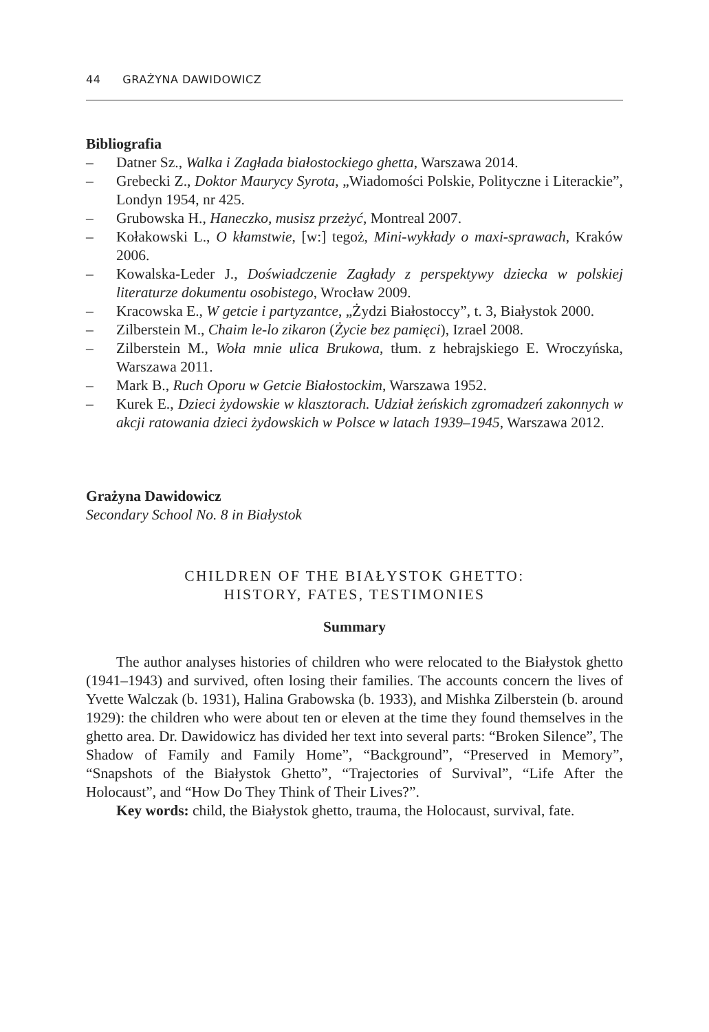44 GRAŻYNA DAWIDOWICZ
Bibliografia
– Datner Sz., Walka i Zagłada białostockiego ghetta, Warszawa 2014.
– Grebecki Z., Doktor Maurycy Syrota, „Wiadomości Polskie, Polityczne i Literackie”, Londyn 1954, nr 425.
– Grubowska H., Haneczko, musisz przeżyć, Montreal 2007.
– Kołakowski L., O kłamstwie, [w:] tegoż, Mini-wykłady o maxi-sprawach, Kraków 2006.
– Kowalska-Leder J., Doświadczenie Zagłady z perspektywy dziecka w polskiej literaturze dokumentu osobistego, Wrocław 2009.
– Kracowska E., W getcie i partyzantce, „Żydzi Białostoccy”, t. 3, Białystok 2000.
– Zilberstein M., Chaim le-lo zikaron (Życie bez pamięci), Izrael 2008.
– Zilberstein M., Woła mnie ulica Brukowa, tłum. z hebrajskiego E. Wroczyńska, Warszawa 2011.
– Mark B., Ruch Oporu w Getcie Białostockim, Warszawa 1952.
– Kurek E., Dzieci żydowskie w klasztorach. Udział żeńskich zgromadzeń zakonnych w akcji ratowania dzieci żydowskich w Polsce w latach 1939–1945, Warszawa 2012.
Grażyna Dawidowicz
Secondary School No. 8 in Białystok
CHILDREN OF THE BIAŁYSTOK GHETTO:
HISTORY, FATES, TESTIMONIES
Summary
The author analyses histories of children who were relocated to the Białystok ghetto (1941–1943) and survived, often losing their families. The accounts concern the lives of Yvette Walczak (b. 1931), Halina Grabowska (b. 1933), and Mishka Zilberstein (b. around 1929): the children who were about ten or eleven at the time they found themselves in the ghetto area. Dr. Dawidowicz has divided her text into several parts: “Broken Silence”, The Shadow of Family and Family Home”, “Background”, “Preserved in Memory”, “Snapshots of the Białystok Ghetto”, “Trajectories of Survival”, “Life After the Holocaust”, and “How Do They Think of Their Lives?”.
Key words: child, the Białystok ghetto, trauma, the Holocaust, survival, fate.